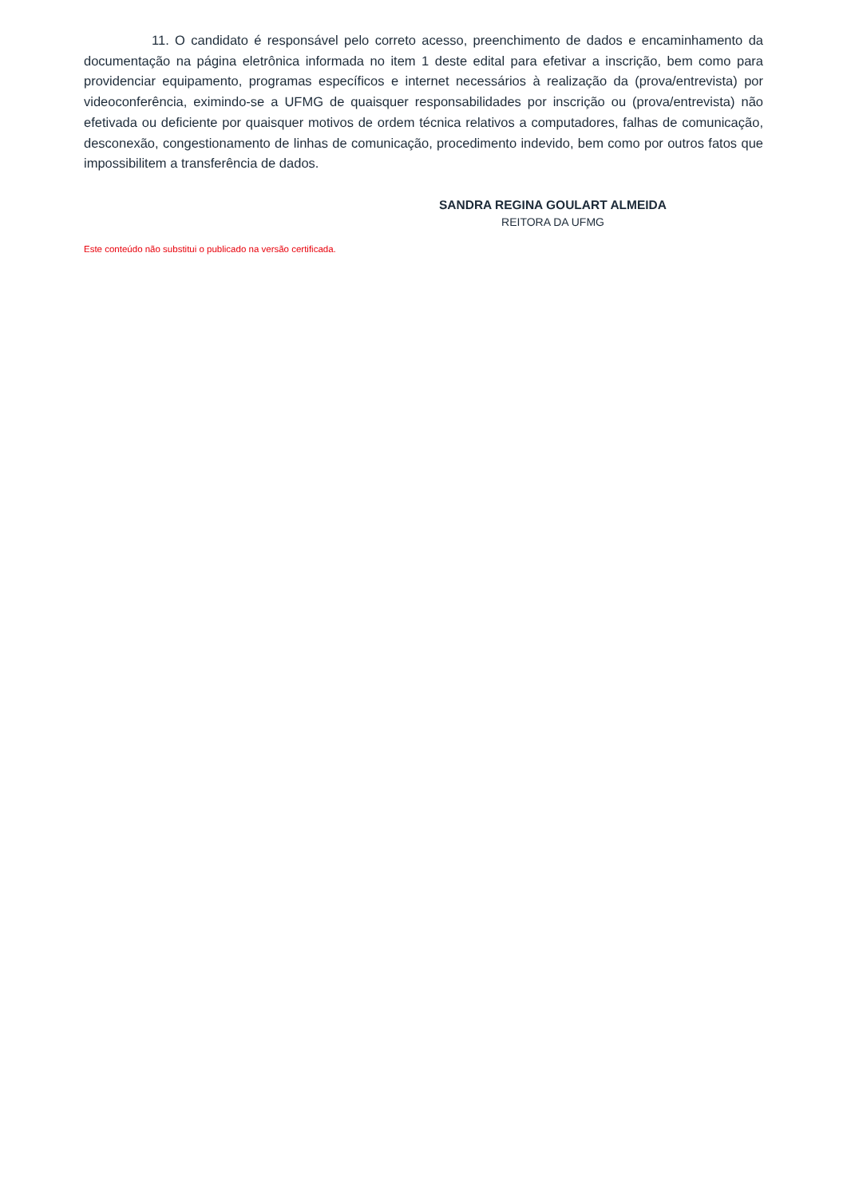11. O candidato é responsável pelo correto acesso, preenchimento de dados e encaminhamento da documentação na página eletrônica informada no item 1 deste edital para efetivar a inscrição, bem como para providenciar equipamento, programas específicos e internet necessários à realização da (prova/entrevista) por videoconferência, eximindo-se a UFMG de quaisquer responsabilidades por inscrição ou (prova/entrevista) não efetivada ou deficiente por quaisquer motivos de ordem técnica relativos a computadores, falhas de comunicação, desconexão, congestionamento de linhas de comunicação, procedimento indevido, bem como por outros fatos que impossibilitem a transferência de dados.
SANDRA REGINA GOULART ALMEIDA
REITORA DA UFMG
Este conteúdo não substitui o publicado na versão certificada.